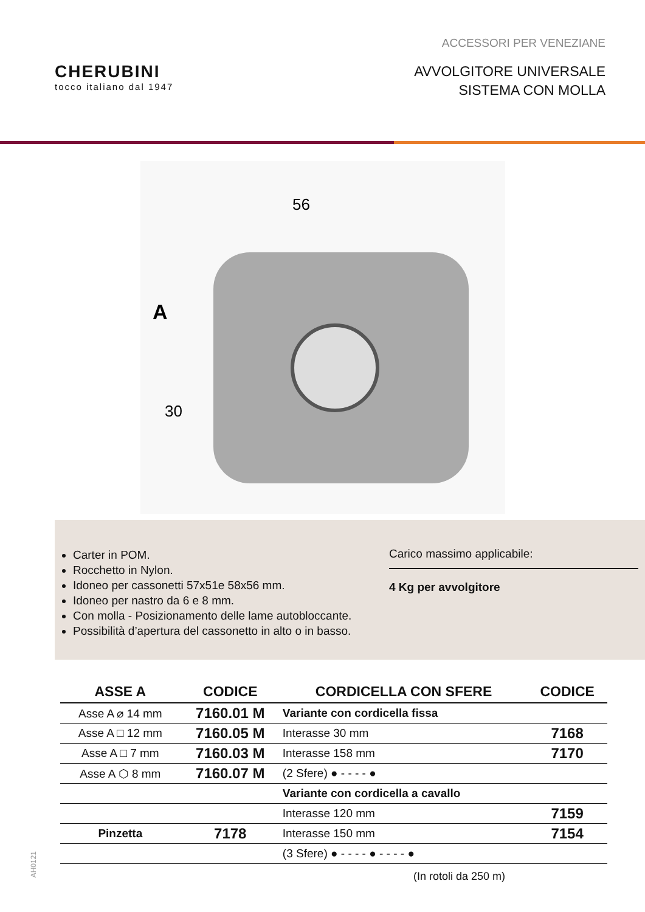ACCESSORI PER VENEZIANE
CHERUBINI
tocco italiano dal 1947
AVVOLGITORE UNIVERSALE
SISTEMA CON MOLLA
56
A
30
Carter in POM.
Rocchetto in Nylon.
Idoneo per cassonetti 57x51e 58x56 mm.
Idoneo per nastro da 6 e 8 mm.
Con molla - Posizionamento delle lame autobloccante.
Possibilità d’apertura del cassonetto in alto o in basso.
Carico massimo applicabile:
4 Kg per avvolgitore
| ASSE A | CODICE | CORDICELLA CON SFERE | CODICE |
| --- | --- | --- | --- |
| Asse A ⌀ 14 mm | 7160.01 M | Variante con cordicella fissa | |
| Asse A □ 12 mm | 7160.05 M | Interasse 30 mm | 7168 |
| Asse A □ 7 mm | 7160.03 M | Interasse 158 mm | 7170 |
| Asse A ⬡ 8 mm | 7160.07 M | (2 Sfere) ● - - - - ● | |
| | | Variante con cordicella a cavallo | |
| | | Interasse 120 mm | 7159 |
| Pinzetta | 7178 | Interasse 150 mm | 7154 |
| | | (3 Sfere) ● - - - - ● - - - - ● | |
(In rotoli da 250 m)
AH0121